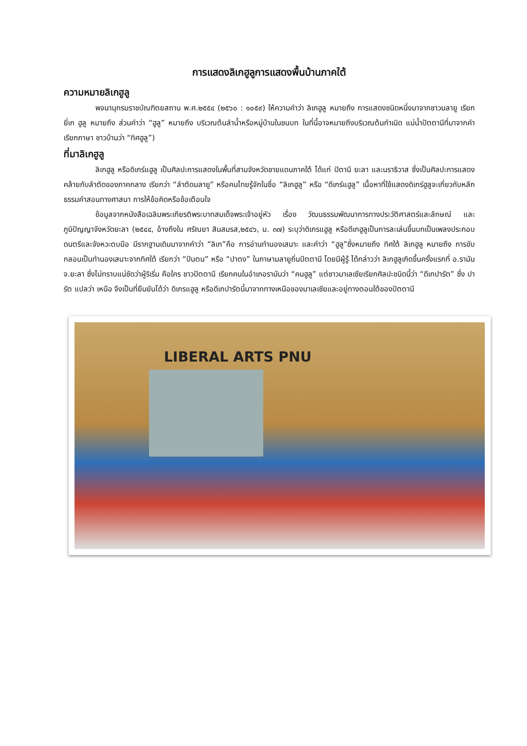การแสดงลิเกฮูลูการแสดงพื้นบ้านภาคใต้
ความหมายลิเกฮูลู
พจนานุกรมราชบัณฑิตยสถาน พ.ศ.๒๕๕๔ (๒๕๖๐ : ๑๐๕๙) ให้ความคำว่า ลิเกฮูลู หมายถึง การแสดงชนิดหนึ่งมาจากชาวมลายู เรียก ยี่เก ฮูลู หมายถึง ส่วนคำว่า “ฮูลู” หมายถึง บริเวณต้นลำน้ำหรือหมู่บ้านในชนบท ในที่นี้อาจหมายถึงบริเวณต้นกำเนิด แม่น้ำปัตตานีที่มาจากคำเรียกภาษา ชาวบ้านว่า “ทิศฮูลู”)
ที่มาลิเกฮูลู
ลิเกฮูลู หรือดิเกร์แฮูลู เป็นศิลปะการแสดงในพื้นที่สามจังหวัดชายแดนภาคใต้ ได้แก่ ปัตานี ยะลา และนราธิวาส ซึ่งเป็นศิลปะการแสดงคล้ายกับลำตัดของภาคกลาง เรียกว่า “ลำตัดมลายู” หรือคนไทยรู้จักในชื่อ “ลิเกฮูลู” หรือ “ดีเกร์แฮูลู” เนื้อหาที่ใช้แสดงดิเกร์ฮูลูจะเกี่ยวกับหลักธรรมคำสอนทางศาสนา การให้ข้อคิดหรือข้อเตือนใจ
ข้อมูลจากหนังสือเฉลิมพระเกียรติพระบาทสมเด็จพระเจ้าอยู่หัว เรื่อง วัฒนธรรมพัฒนาการทางประวัติศาสตร์และลักษณ์ และภูมิปัญญาจังหวัดยะลา (๒๕๔๔, อ้างถึงใน ศรัณยา สินสมรส,๒๕๔๖, น. ๓๗) ระบุว่าดิเกรแฮูลู หรือดีเกฮูลูเป็นการละเล่นขึ้นบทเป็นเพลงประกอบดนตรีและจังหวะตบมือ มีรากฐานเดิมมาจากคำว่า “ลิเก”คือ การอ่านทำนองเสนาะ และคำว่า “ฮูลู”ซึ่งหมายถึง ทิศใต้ ลิเกฮูลู หมายถึง การขับกลอนเป็นทำนองเสนาะจากทิศใต้ เรียกว่า “ปันตน” หรือ “ปาตง” ในภาษามลายูถิ่นปัตตานี โดยมีผู้รู้ ได้กล่าวว่า ลิเกฮูลูเกิดขึ้นครั้งแรกที่ อ.รามัน จ.ยะลา ซึ่งไม่ทราบแน่ชัดว่าผู้ริเริ่ม คือใคร ชาวปัตตานี เรียกคนในอำเภอรามันว่า “คนฮูลู” แต่ชาวมาเลเซียเรียกศิลปะชนิดนี้ว่า “ดีเกปารัต” ซึ่ง ปารัต แปลว่า เหนือ จึงเป็นที่ยืนยันได้ว่า ดิเกรแฮูลู หรือดีเกปารัตนี้มาจากทางเหนือของมาเลเซียและอยู่ทางตอนใต้ของปัตตานี
LIBERAL ARTS PNU